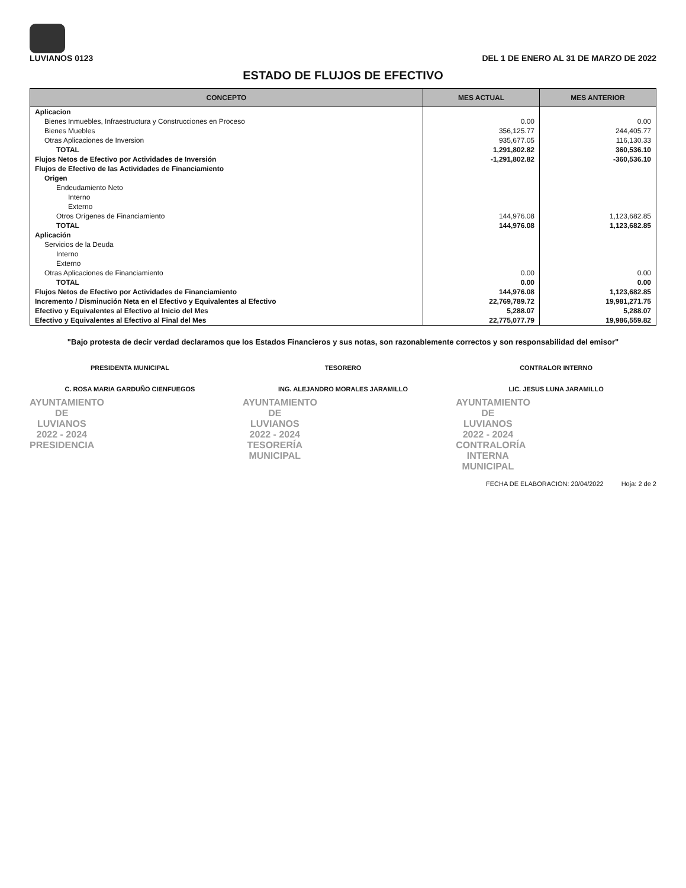LUVIANOS 0123
DEL 1 DE ENERO AL 31 DE MARZO DE 2022
ESTADO DE FLUJOS DE EFECTIVO
| CONCEPTO | MES ACTUAL | MES ANTERIOR |
| --- | --- | --- |
| Aplicacion | | |
| Bienes Inmuebles, Infraestructura y Construcciones en Proceso | 0.00 | 0.00 |
| Bienes Muebles | 356,125.77 | 244,405.77 |
| Otras Aplicaciones de Inversion | 935,677.05 | 116,130.33 |
| TOTAL | 1,291,802.82 | 360,536.10 |
| Flujos Netos de Efectivo por Actividades de Inversión | -1,291,802.82 | -360,536.10 |
| Flujos de Efectivo de las Actividades de Financiamiento | | |
| Origen | | |
| Endeudamiento Neto | | |
| Interno | | |
| Externo | | |
| Otros Orígenes de Financiamiento | 144,976.08 | 1,123,682.85 |
| TOTAL | 144,976.08 | 1,123,682.85 |
| Aplicación | | |
| Servicios de la Deuda | | |
| Interno | | |
| Externo | | |
| Otras Aplicaciones de Financiamiento | 0.00 | 0.00 |
| TOTAL | 0.00 | 0.00 |
| Flujos Netos de Efectivo por Actividades de Financiamiento | 144,976.08 | 1,123,682.85 |
| Incremento / Disminución Neta en el Efectivo y Equivalentes al Efectivo | 22,769,789.72 | 19,981,271.75 |
| Efectivo y Equivalentes al Efectivo al Inicio del Mes | 5,288.07 | 5,288.07 |
| Efectivo y Equivalentes al Efectivo al Final del Mes | 22,775,077.79 | 19,986,559.82 |
"Bajo protesta de decir verdad declaramos que los Estados Financieros y sus notas, son razonablemente correctos y son responsabilidad del emisor"
PRESIDENTA MUNICIPAL
C. ROSA MARIA GARDUÑO CIENFUEGOS
AYUNTAMIENTO DE LUVIANOS
2022 - 2024
PRESIDENCIA
TESORERO
ING. ALEJANDRO MORALES JARAMILLO
AYUNTAMIENTO DE LUVIANOS
2022 - 2024
TESORERÍA MUNICIPAL
CONTRALOR INTERNO
LIC. JESUS LUNA JARAMILLO
AYUNTAMIENTO DE LUVIANOS
2022 - 2024
CONTRALORÍA INTERNA MUNICIPAL
FECHA DE ELABORACION: 20/04/2022 Hoja: 2 de 2